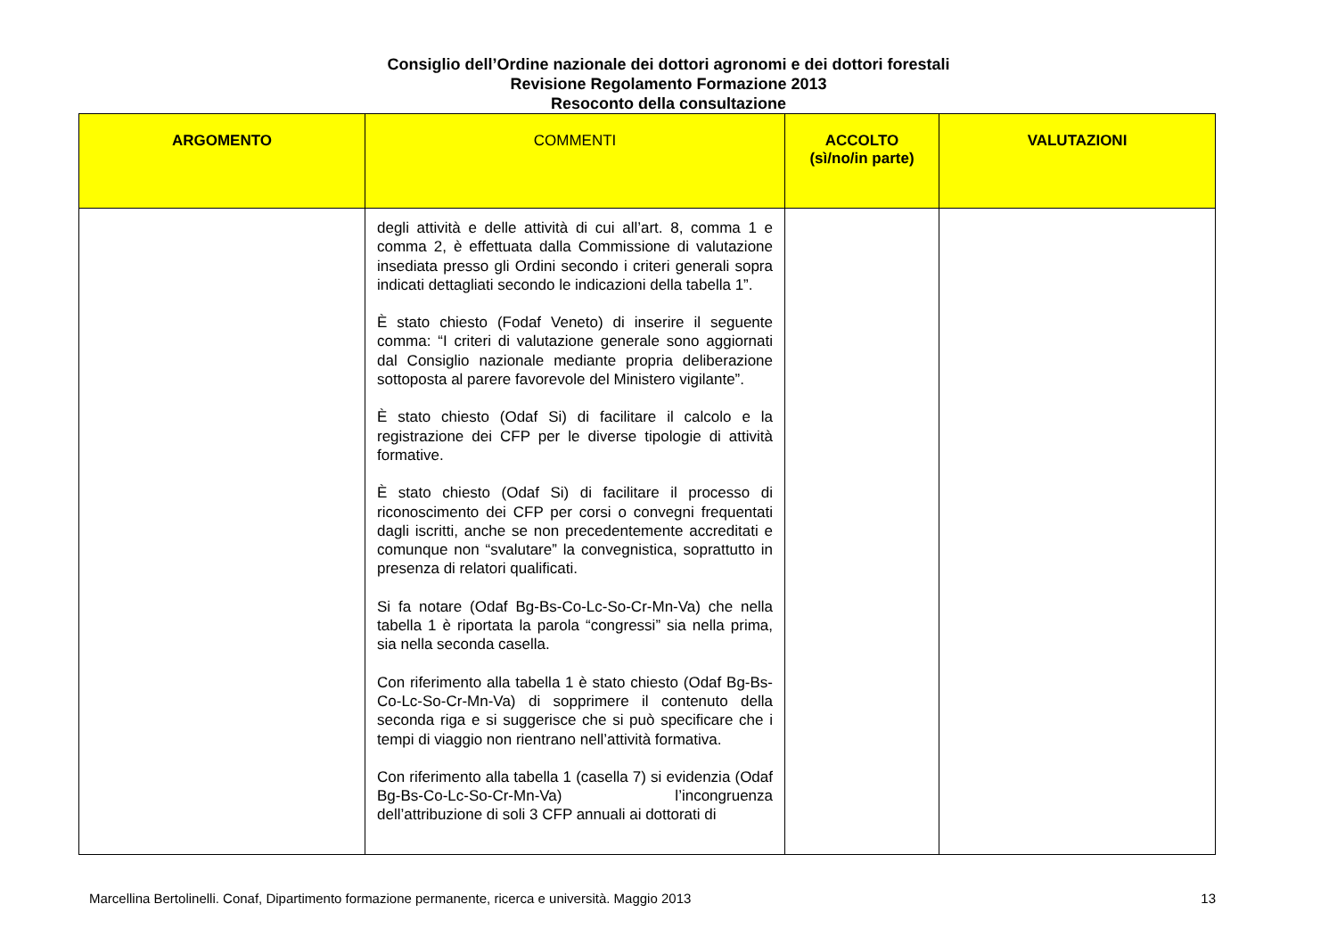Consiglio dell’Ordine nazionale dei dottori agronomi e dei dottori forestali
Revisione Regolamento Formazione 2013
Resoconto della consultazione
| ARGOMENTO | COMMENTI | ACCOLTO (sì/no/in parte) | VALUTAZIONI |
| --- | --- | --- | --- |
| | degli attività e delle attività di cui all’art. 8, comma 1 e comma 2, è effettuata dalla Commissione di valutazione insediata presso gli Ordini secondo i criteri generali sopra indicati dettagliati secondo le indicazioni della tabella 1”. È stato chiesto (Fodaf Veneto) di inserire il seguente comma: “I criteri di valutazione generale sono aggiornati dal Consiglio nazionale mediante propria deliberazione sottoposta al parere favorevole del Ministero vigilante”. È stato chiesto (Odaf Si) di facilitare il calcolo e la registrazione dei CFP per le diverse tipologie di attività formative. È stato chiesto (Odaf Si) di facilitare il processo di riconoscimento dei CFP per corsi o convegni frequentati dagli iscritti, anche se non precedentemente accreditati e comunque non “svalutare” la convegnistica, soprattutto in presenza di relatori qualificati. Si fa notare (Odaf Bg-Bs-Co-Lc-So-Cr-Mn-Va) che nella tabella 1 è riportata la parola “congressi” sia nella prima, sia nella seconda casella. Con riferimento alla tabella 1 è stato chiesto (Odaf Bg-Bs-Co-Lc-So-Cr-Mn-Va) di sopprimere il contenuto della seconda riga e si suggerisce che si può specificare che i tempi di viaggio non rientrano nell’attività formativa. Con riferimento alla tabella 1 (casella 7) si evidenzia (Odaf Bg-Bs-Co-Lc-So-Cr-Mn-Va) l’incongruenza dell’attribuzione di soli 3 CFP annuali ai dottorati di | | |
Marcellina Bertolinelli. Conaf, Dipartimento formazione permanente, ricerca e università. Maggio 2013 13